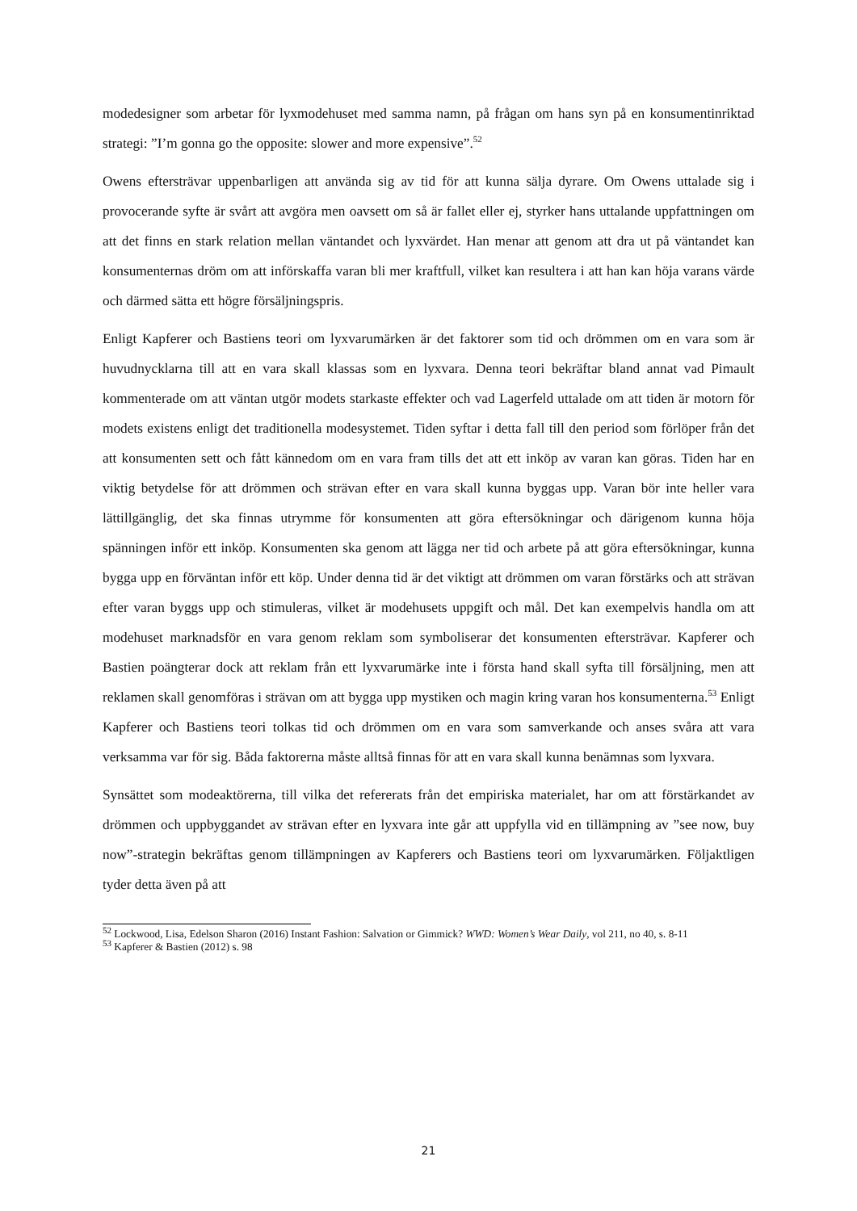modedesigner som arbetar för lyxmodehuset med samma namn, på frågan om hans syn på en konsumentinriktad strategi: ”I’m gonna go the opposite: slower and more expensive”.<sup>52</sup>
Owens eftersträvar uppenbarligen att använda sig av tid för att kunna sälja dyrare. Om Owens uttalade sig i provocerande syfte är svårt att avgöra men oavsett om så är fallet eller ej, styrker hans uttalande uppfattningen om att det finns en stark relation mellan väntandet och lyxvärdet. Han menar att genom att dra ut på väntandet kan konsumenternas dröm om att införskaffa varan bli mer kraftfull, vilket kan resultera i att han kan höja varans värde och därmed sätta ett högre försäljningspris.
Enligt Kapferer och Bastiens teori om lyxvarumärken är det faktorer som tid och drömmen om en vara som är huvudnycklarna till att en vara skall klassas som en lyxvara. Denna teori bekräftar bland annat vad Pimault kommenterade om att väntan utgör modets starkaste effekter och vad Lagerfeld uttalade om att tiden är motorn för modets existens enligt det traditionella modesystemet. Tiden syftar i detta fall till den period som förlöper från det att konsumenten sett och fått kännedom om en vara fram tills det att ett inköp av varan kan göras. Tiden har en viktig betydelse för att drömmen och strävan efter en vara skall kunna byggas upp. Varan bör inte heller vara lättillgänglig, det ska finnas utrymme för konsumenten att göra eftersökningar och därigenom kunna höja spänningen inför ett inköp. Konsumenten ska genom att lägga ner tid och arbete på att göra eftersökningar, kunna bygga upp en förväntan inför ett köp. Under denna tid är det viktigt att drömmen om varan förstärks och att strävan efter varan byggs upp och stimuleras, vilket är modehusets uppgift och mål. Det kan exempelvis handla om att modehuset marknadsför en vara genom reklam som symboliserar det konsumenten eftersträvar. Kapferer och Bastien poängterar dock att reklam från ett lyxvarumärke inte i första hand skall syfta till försäljning, men att reklamen skall genomföras i strävan om att bygga upp mystiken och magin kring varan hos konsumenterna.<sup>53</sup> Enligt Kapferer och Bastiens teori tolkas tid och drömmen om en vara som samverkande och anses svåra att vara verksamma var för sig. Båda faktorerna måste alltså finnas för att en vara skall kunna benämnas som lyxvara.
Synsättet som modeaktörerna, till vilka det refererats från det empiriska materialet, har om att förstärkandet av drömmen och uppbyggandet av strävan efter en lyxvara inte går att uppfylla vid en tillämpning av ”see now, buy now”-strategin bekräftas genom tillämpningen av Kapferers och Bastiens teori om lyxvarumärken. Följaktligen tyder detta även på att
<sup>52</sup> Lockwood, Lisa, Edelson Sharon (2016) Instant Fashion: Salvation or Gimmick? WWD: Women’s Wear Daily, vol 211, no 40, s. 8-11
<sup>53</sup> Kapferer & Bastien (2012) s. 98
21